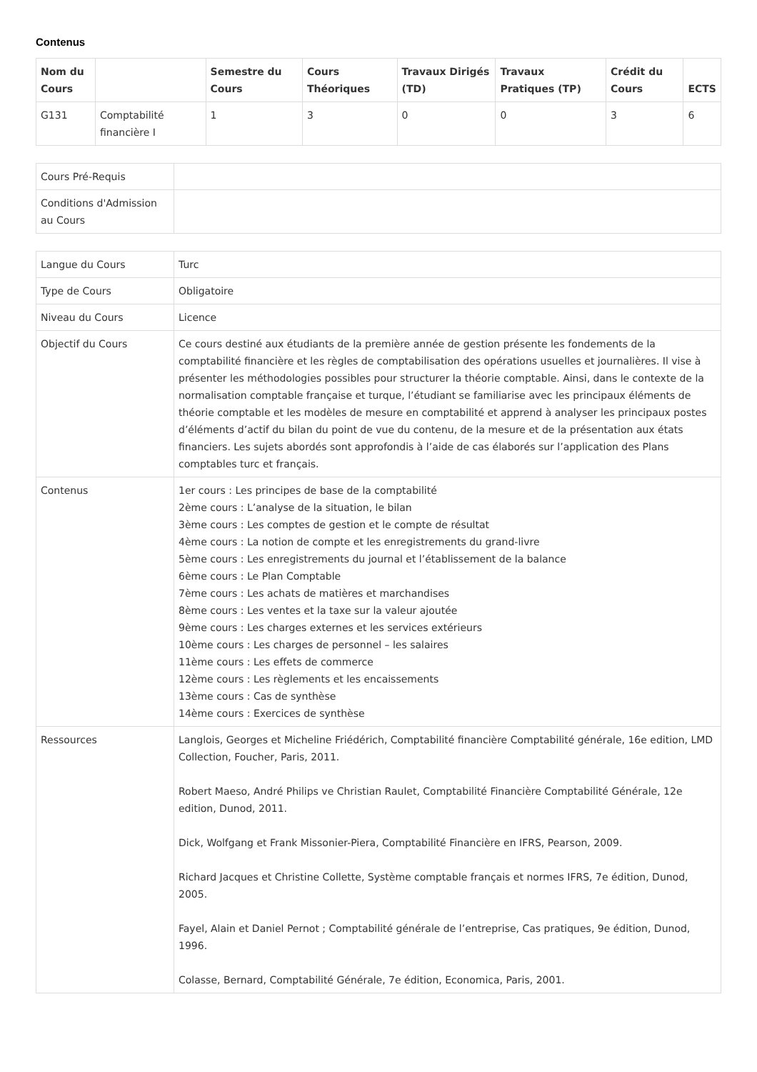Contenus
| Nom du Cours | | Semestre du Cours | Cours Théoriques | Travaux Dirigés (TD) | Travaux Pratiques (TP) | Crédit du Cours | ECTS |
| --- | --- | --- | --- | --- | --- | --- | --- |
| G131 | Comptabilité financière I | 1 | 3 | 0 | 0 | 3 | 6 |
| Cours Pré-Requis | |
| Conditions d'Admission au Cours | |
| Langue du Cours | Turc |
| Type de Cours | Obligatoire |
| Niveau du Cours | Licence |
| Objectif du Cours | Ce cours destiné aux étudiants de la première année de gestion présente les fondements de la comptabilité financière et les règles de comptabilisation des opérations usuelles et journalières. Il vise à présenter les méthodologies possibles pour structurer la théorie comptable. Ainsi, dans le contexte de la normalisation comptable française et turque, l’étudiant se familiarise avec les principaux éléments de théorie comptable et les modèles de mesure en comptabilité et apprend à analyser les principaux postes d’éléments d’actif du bilan du point de vue du contenu, de la mesure et de la présentation aux états financiers. Les sujets abordés sont approfondis à l’aide de cas élaborés sur l’application des Plans comptables turc et français. |
| Contenus | 1er cours : Les principes de base de la comptabilité 2ème cours : L’analyse de la situation, le bilan 3ème cours : Les comptes de gestion et le compte de résultat 4ème cours : La notion de compte et les enregistrements du grand-livre 5ème cours : Les enregistrements du journal et l’établissement de la balance 6ème cours : Le Plan Comptable 7ème cours : Les achats de matières et marchandises 8ème cours : Les ventes et la taxe sur la valeur ajoutée 9ème cours : Les charges externes et les services extérieurs 10ème cours : Les charges de personnel – les salaires 11ème cours : Les effets de commerce 12ème cours : Les règlements et les encaissements 13ème cours : Cas de synthèse 14ème cours : Exercices de synthèse |
| Ressources | Langlois, Georges et Micheline Friédérich, Comptabilité financière Comptabilité générale, 16e edition, LMD Collection, Foucher, Paris, 2011. Robert Maeso, André Philips ve Christian Raulet, Comptabilité Financière Comptabilité Générale, 12e edition, Dunod, 2011. Dick, Wolfgang et Frank Missonier-Piera, Comptabilité Financière en IFRS, Pearson, 2009. Richard Jacques et Christine Collette, Système comptable français et normes IFRS, 7e édition, Dunod, 2005. Fayel, Alain et Daniel Pernot ; Comptabilité générale de l’entreprise, Cas pratiques, 9e édition, Dunod, 1996. Colasse, Bernard, Comptabilité Générale, 7e édition, Economica, Paris, 2001. |